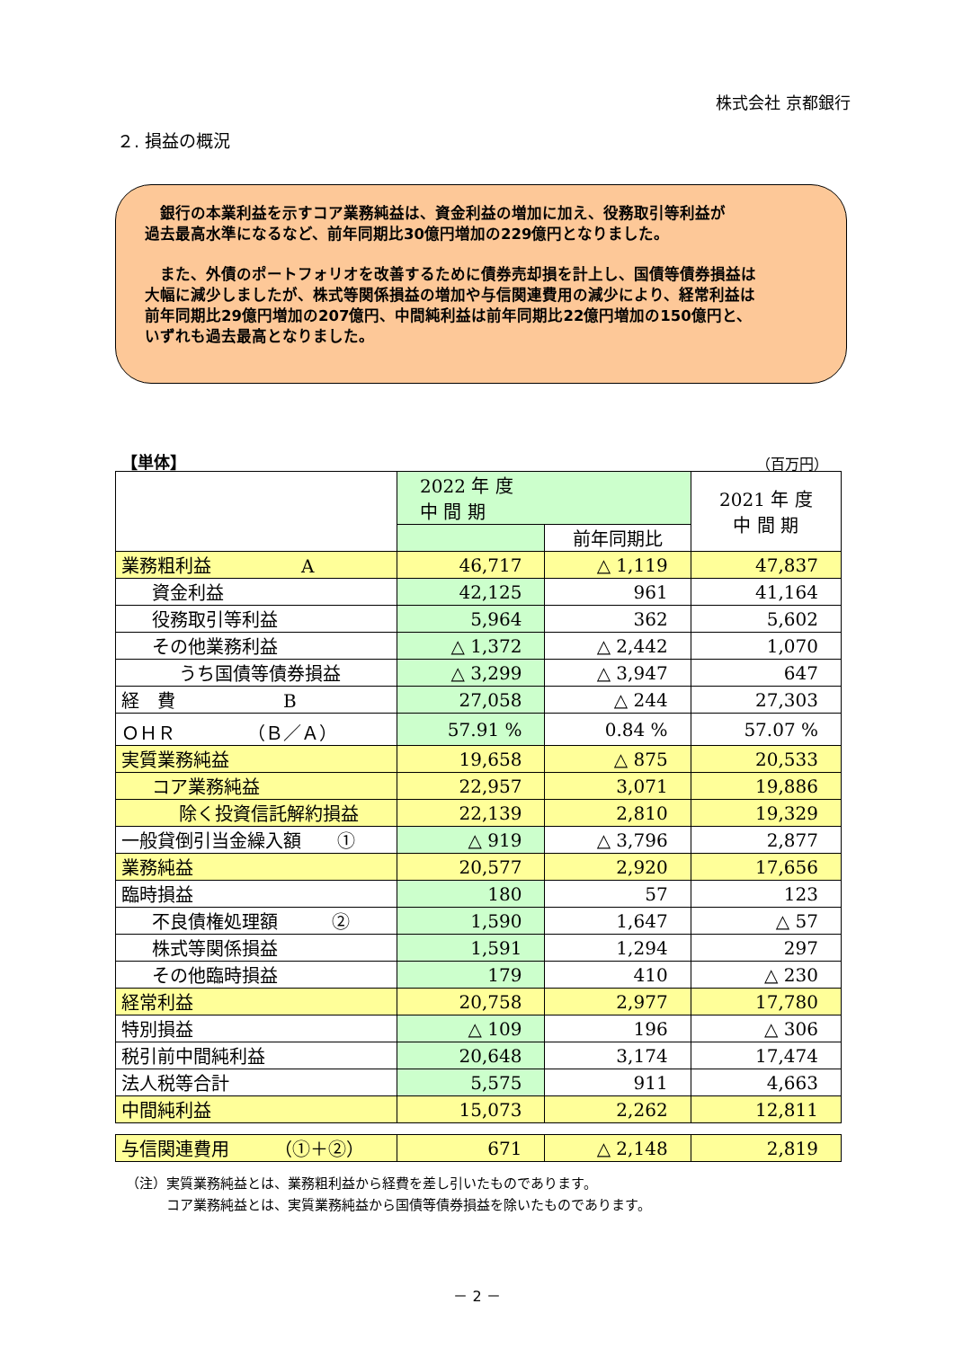株式会社 京都銀行
２. 損益の概況
　銀行の本業利益を示すコア業務純益は、資金利益の増加に加え、役務取引等利益が
過去最高水準になるなど、前年同期比30億円増加の229億円となりました。
　また、外債のポートフォリオを改善するために債券売却損を計上し、国債等債券損益は
大幅に減少しましたが、株式等関係損益の増加や与信関連費用の減少により、経常利益は
前年同期比29億円増加の207億円、中間純利益は前年同期比22億円増加の150億円と、
いずれも過去最高となりました。
【単体】 （百万円）
| | 2022 年 度 中 間 期 | | 2021 年 度 中 間 期 |
| --- | --- | --- | --- |
| | | 前年同期比 | |
| 業務粗利益 A | 46,717 | △ 1,119 | 47,837 |
| 資金利益 | 42,125 | 961 | 41,164 |
| 役務取引等利益 | 5,964 | 362 | 5,602 |
| その他業務利益 | △ 1,372 | △ 2,442 | 1,070 |
| うち国債等債券損益 | △ 3,299 | △ 3,947 | 647 |
| 経 費 B | 27,058 | △ 244 | 27,303 |
| ＯＨＲ （Ｂ／Ａ） | 57.91 % | 0.84 % | 57.07 % |
| 実質業務純益 | 19,658 | △ 875 | 20,533 |
| コア業務純益 | 22,957 | 3,071 | 19,886 |
| 除く投資信託解約損益 | 22,139 | 2,810 | 19,329 |
| 一般貸倒引当金繰入額 ① | △ 919 | △ 3,796 | 2,877 |
| 業務純益 | 20,577 | 2,920 | 17,656 |
| 臨時損益 | 180 | 57 | 123 |
| 不良債権処理額 ② | 1,590 | 1,647 | △ 57 |
| 株式等関係損益 | 1,591 | 1,294 | 297 |
| その他臨時損益 | 179 | 410 | △ 230 |
| 経常利益 | 20,758 | 2,977 | 17,780 |
| 特別損益 | △ 109 | 196 | △ 306 |
| 税引前中間純利益 | 20,648 | 3,174 | 17,474 |
| 法人税等合計 | 5,575 | 911 | 4,663 |
| 中間純利益 | 15,073 | 2,262 | 12,811 |
| 与信関連費用 （①＋②） | 671 | △ 2,148 | 2,819 |
（注）実質業務純益とは、業務粗利益から経費を差し引いたものであります。
　　　コア業務純益とは、実質業務純益から国債等債券損益を除いたものであります。
－ 2 －